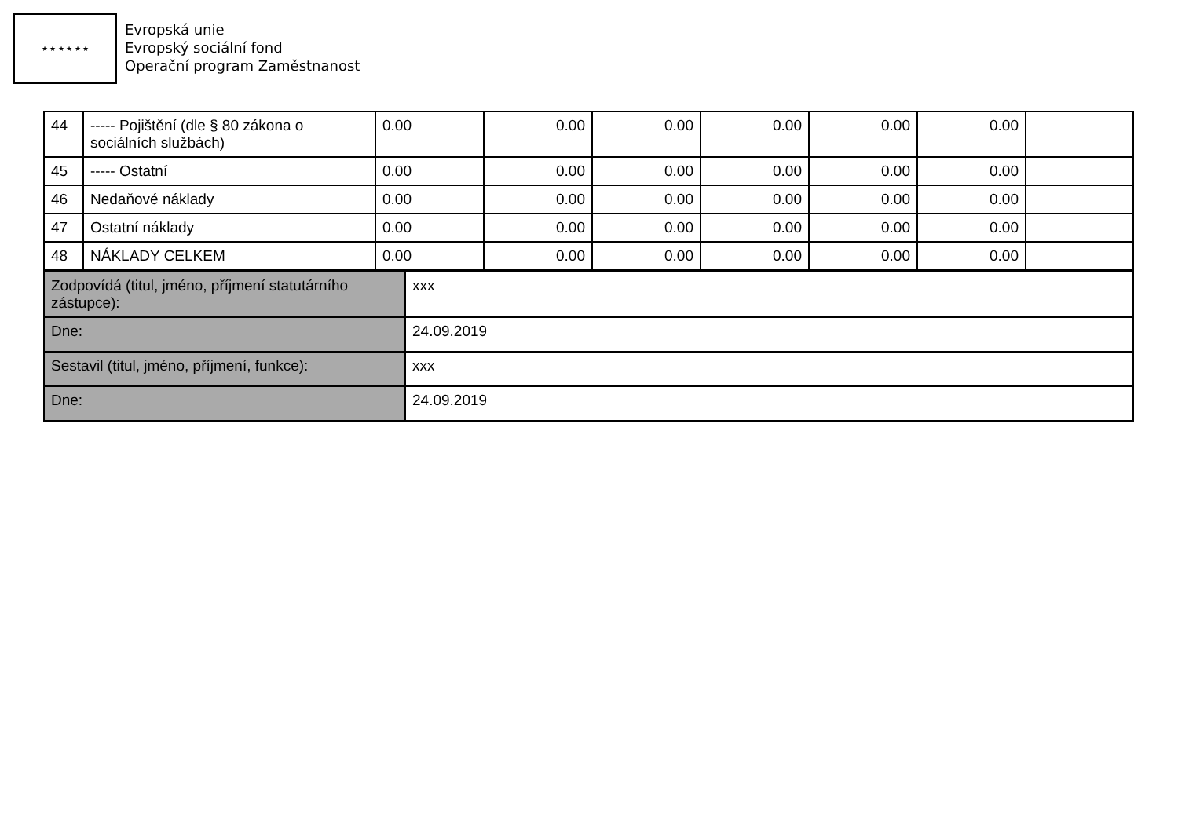★ ★ ★ ★ ★ ★
Evropská unie
Evropský sociální fond
Operační program Zaměstnanost
| 44 | ----- Pojištění (dle § 80 zákona o sociálních službách) | 0.00 | 0.00 | 0.00 | 0.00 | 0.00 | 0.00 | |
| 45 | ----- Ostatní | 0.00 | 0.00 | 0.00 | 0.00 | 0.00 | 0.00 | |
| 46 | Nedaňové náklady | 0.00 | 0.00 | 0.00 | 0.00 | 0.00 | 0.00 | |
| 47 | Ostatní náklady | 0.00 | 0.00 | 0.00 | 0.00 | 0.00 | 0.00 | |
| 48 | NÁKLADY CELKEM | 0.00 | 0.00 | 0.00 | 0.00 | 0.00 | 0.00 | |
| Zodpovídá (titul, jméno, příjmení statutárního zástupce): | xxx |
| Dne: | 24.09.2019 |
| Sestavil (titul, jméno, příjmení, funkce): | xxx |
| Dne: | 24.09.2019 |